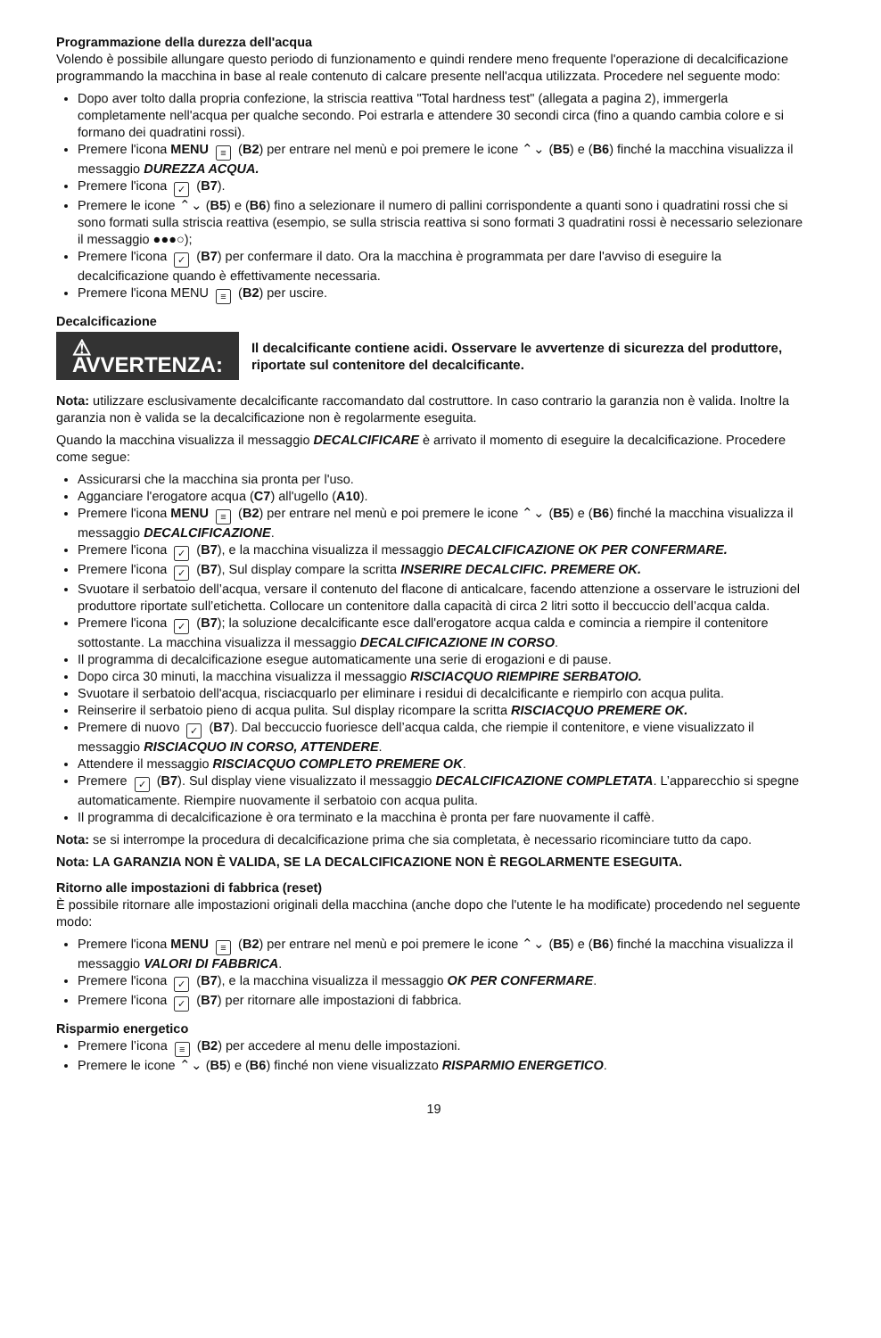Programmazione della durezza dell'acqua
Volendo è possibile allungare questo periodo di funzionamento e quindi rendere meno frequente l'operazione di decalcificazione programmando la macchina in base al reale contenuto di calcare presente nell'acqua utilizzata. Procedere nel seguente modo:
Dopo aver tolto dalla propria confezione, la striscia reattiva "Total hardness test" (allegata a pagina 2), immergerla completamente nell'acqua per qualche secondo. Poi estrarla e attendere 30 secondi circa (fino a quando cambia colore e si formano dei quadratini rossi).
Premere l'icona MENU ≡ (B2) per entrare nel menù e poi premere le icone ⌃⌄ (B5) e (B6) finché la macchina visualizza il messaggio DUREZZA ACQUA.
Premere l'icona ✓ (B7).
Premere le icone ⌃⌄ (B5) e (B6) fino a selezionare il numero di pallini corrispondente a quanti sono i quadratini rossi che si sono formati sulla striscia reattiva (esempio, se sulla striscia reattiva si sono formati 3 quadratini rossi è necessario selezionare il messaggio ●●●○);
Premere l'icona ✓ (B7) per confermare il dato. Ora la macchina è programmata per dare l'avviso di eseguire la decalcificazione quando è effettivamente necessaria.
Premere l'icona MENU ≡ (B2) per uscire.
Decalcificazione
⚠ AVVERTENZA:
Il decalcificante contiene acidi. Osservare le avvertenze di sicurezza del produttore, riportate sul contenitore del decalcificante.
Nota: utilizzare esclusivamente decalcificante raccomandato dal costruttore. In caso contrario la garanzia non è valida. Inoltre la garanzia non è valida se la decalcificazione non è regolarmente eseguita.
Quando la macchina visualizza il messaggio DECALCIFICARE è arrivato il momento di eseguire la decalcificazione. Procedere come segue:
Assicurarsi che la macchina sia pronta per l'uso.
Agganciare l'erogatore acqua (C7) all'ugello (A10).
Premere l'icona MENU ≡ (B2) per entrare nel menù e poi premere le icone ⌃⌄ (B5) e (B6) finché la macchina visualizza il messaggio DECALCIFICAZIONE.
Premere l'icona ✓ (B7), e la macchina visualizza il messaggio DECALCIFICAZIONE OK PER CONFERMARE.
Premere l'icona ✓ (B7), Sul display compare la scritta INSERIRE DECALCIFIC. PREMERE OK.
Svuotare il serbatoio dell’acqua, versare il contenuto del flacone di anticalcare, facendo attenzione a osservare le istruzioni del produttore riportate sull’etichetta. Collocare un contenitore dalla capacità di circa 2 litri sotto il beccuccio dell’acqua calda.
Premere l'icona ✓ (B7); la soluzione decalcificante esce dall'erogatore acqua calda e comincia a riempire il contenitore sottostante. La macchina visualizza il messaggio DECALCIFICAZIONE IN CORSO.
Il programma di decalcificazione esegue automaticamente una serie di erogazioni e di pause.
Dopo circa 30 minuti, la macchina visualizza il messaggio RISCIACQUO RIEMPIRE SERBATOIO.
Svuotare il serbatoio dell'acqua, risciacquarlo per eliminare i residui di decalcificante e riempirlo con acqua pulita.
Reinserire il serbatoio pieno di acqua pulita. Sul display ricompare la scritta RISCIACQUO PREMERE OK.
Premere di nuovo ✓ (B7). Dal beccuccio fuoriesce dell’acqua calda, che riempie il contenitore, e viene visualizzato il messaggio RISCIACQUO IN CORSO, ATTENDERE.
Attendere il messaggio RISCIACQUO COMPLETO PREMERE OK.
Premere ✓ (B7). Sul display viene visualizzato il messaggio DECALCIFICAZIONE COMPLETATA. L’apparecchio si spegne automaticamente. Riempire nuovamente il serbatoio con acqua pulita.
Il programma di decalcificazione è ora terminato e la macchina è pronta per fare nuovamente il caffè.
Nota: se si interrompe la procedura di decalcificazione prima che sia completata, è necessario ricominciare tutto da capo.
Nota: LA GARANZIA NON È VALIDA, SE LA DECALCIFICAZIONE NON È REGOLARMENTE ESEGUITA.
Ritorno alle impostazioni di fabbrica (reset)
È possibile ritornare alle impostazioni originali della macchina (anche dopo che l'utente le ha modificate) procedendo nel seguente modo:
Premere l'icona MENU ≡ (B2) per entrare nel menù e poi premere le icone ⌃⌄ (B5) e (B6) finché la macchina visualizza il messaggio VALORI DI FABBRICA.
Premere l'icona ✓ (B7), e la macchina visualizza il messaggio OK PER CONFERMARE.
Premere l'icona ✓ (B7) per ritornare alle impostazioni di fabbrica.
Risparmio energetico
Premere l’icona ≡ (B2) per accedere al menu delle impostazioni.
Premere le icone ⌃⌄ (B5) e (B6) finché non viene visualizzato RISPARMIO ENERGETICO.
19